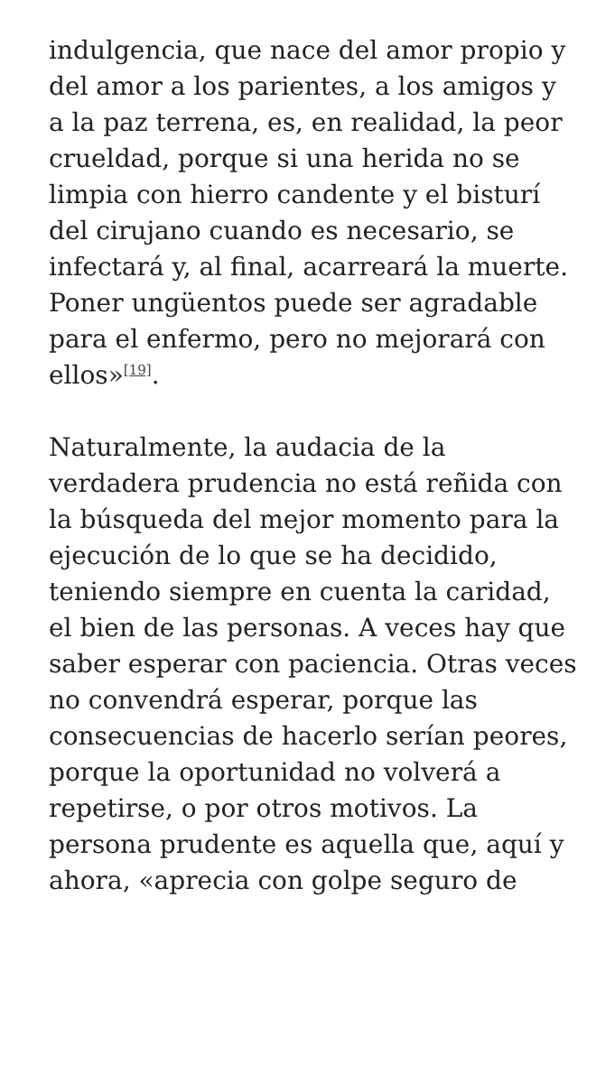indulgencia, que nace del amor propio y del amor a los parientes, a los amigos y a la paz terrena, es, en realidad, la peor crueldad, porque si una herida no se limpia con hierro candente y el bisturí del cirujano cuando es necesario, se infectará y, al final, acarreará la muerte. Poner ungüentos puede ser agradable para el enfermo, pero no mejorará con ellos»<sup>[19]</sup>.
Naturalmente, la audacia de la verdadera prudencia no está reñida con la búsqueda del mejor momento para la ejecución de lo que se ha decidido, teniendo siempre en cuenta la caridad, el bien de las personas. A veces hay que saber esperar con paciencia. Otras veces no convendrá esperar, porque las consecuencias de hacerlo serían peores, porque la oportunidad no volverá a repetirse, o por otros motivos. La persona prudente es aquella que, aquí y ahora, «aprecia con golpe seguro de